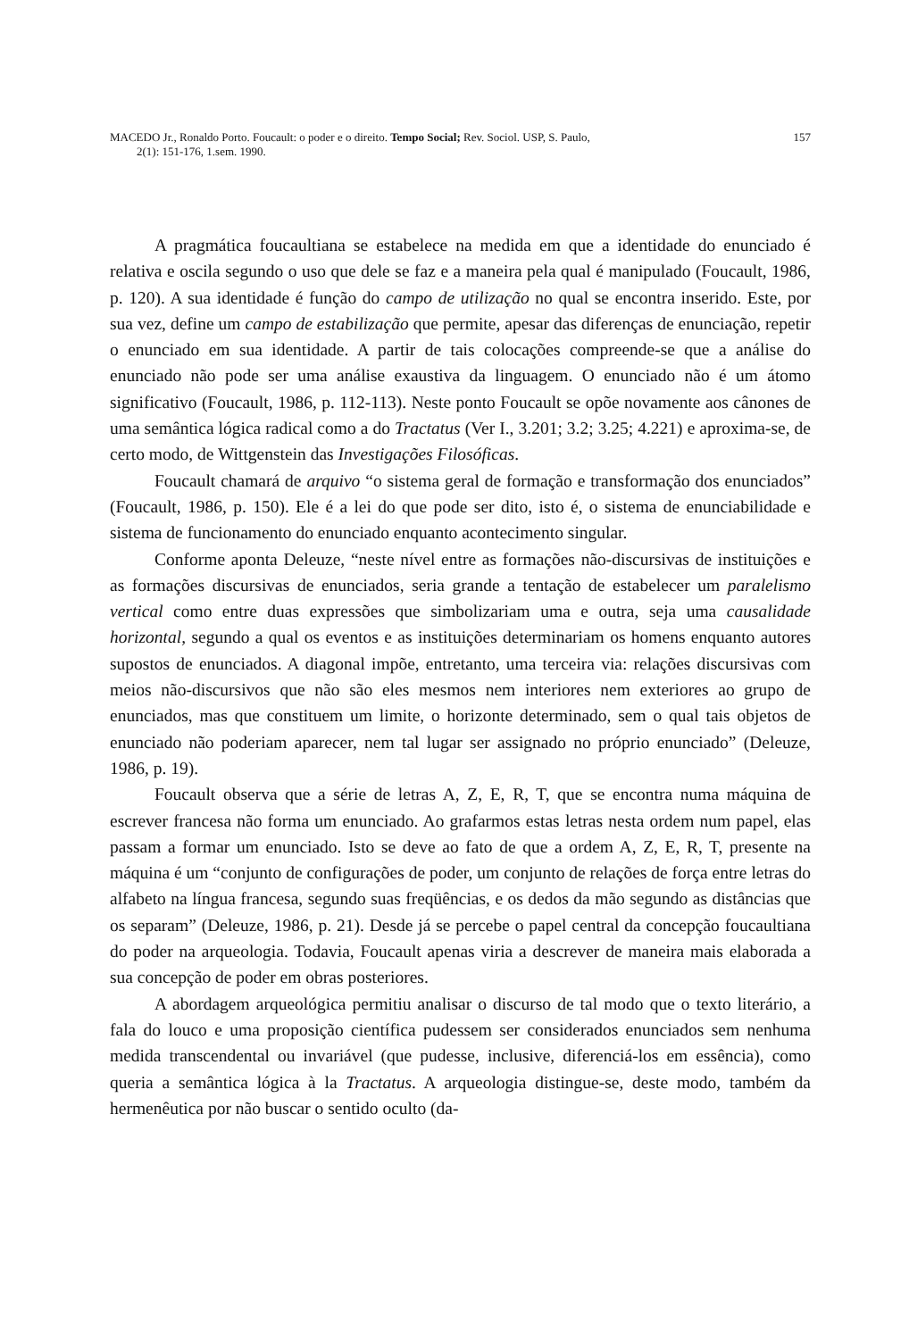MACEDO Jr., Ronaldo Porto. Foucault: o poder e o direito. Tempo Social; Rev. Sociol. USP, S. Paulo, 157
2(1): 151-176, 1.sem. 1990.
A pragmática foucaultiana se estabelece na medida em que a identidade do enunciado é relativa e oscila segundo o uso que dele se faz e a maneira pela qual é manipulado (Foucault, 1986, p. 120). A sua identidade é função do campo de utilização no qual se encontra inserido. Este, por sua vez, define um campo de estabilização que permite, apesar das diferenças de enunciação, repetir o enunciado em sua identidade. A partir de tais colocações compreende-se que a análise do enunciado não pode ser uma análise exaustiva da linguagem. O enunciado não é um átomo significativo (Foucault, 1986, p. 112-113). Neste ponto Foucault se opõe novamente aos cânones de uma semântica lógica radical como a do Tractatus (Ver I., 3.201; 3.2; 3.25; 4.221) e aproxima-se, de certo modo, de Wittgenstein das Investigações Filosóficas.
Foucault chamará de arquivo “o sistema geral de formação e transformação dos enunciados” (Foucault, 1986, p. 150). Ele é a lei do que pode ser dito, isto é, o sistema de enunciabilidade e sistema de funcionamento do enunciado enquanto acontecimento singular.
Conforme aponta Deleuze, “neste nível entre as formações não-discursivas de instituições e as formações discursivas de enunciados, seria grande a tentação de estabelecer um paralelismo vertical como entre duas expressões que simbolizariam uma e outra, seja uma causalidade horizontal, segundo a qual os eventos e as instituições determinariam os homens enquanto autores supostos de enunciados. A diagonal impõe, entretanto, uma terceira via: relações discursivas com meios não-discursivos que não são eles mesmos nem interiores nem exteriores ao grupo de enunciados, mas que constituem um limite, o horizonte determinado, sem o qual tais objetos de enunciado não poderiam aparecer, nem tal lugar ser assignado no próprio enunciado” (Deleuze, 1986, p. 19).
Foucault observa que a série de letras A, Z, E, R, T, que se encontra numa máquina de escrever francesa não forma um enunciado. Ao grafarmos estas letras nesta ordem num papel, elas passam a formar um enunciado. Isto se deve ao fato de que a ordem A, Z, E, R, T, presente na máquina é um “conjunto de configurações de poder, um conjunto de relações de força entre letras do alfabeto na língua francesa, segundo suas freqüências, e os dedos da mão segundo as distâncias que os separam” (Deleuze, 1986, p. 21). Desde já se percebe o papel central da concepção foucaultiana do poder na arqueologia. Todavia, Foucault apenas viria a descrever de maneira mais elaborada a sua concepção de poder em obras posteriores.
A abordagem arqueológica permitiu analisar o discurso de tal modo que o texto literário, a fala do louco e uma proposição científica pudessem ser considerados enunciados sem nenhuma medida transcendental ou invariável (que pudesse, inclusive, diferenciá-los em essência), como queria a semântica lógica à la Tractatus. A arqueologia distingue-se, deste modo, também da hermenêutica por não buscar o sentido oculto (da-